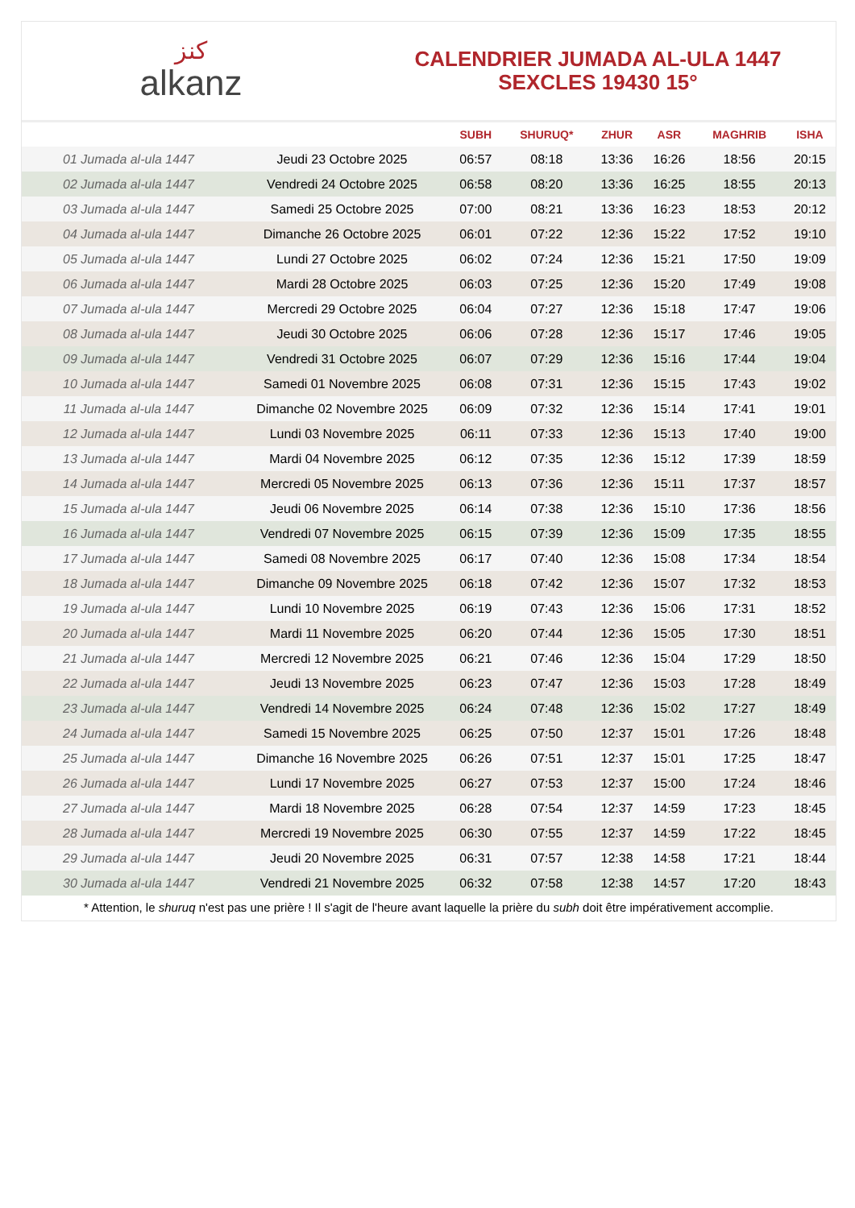ﻛﻨﺰ
alkanz
CALENDRIER JUMADA AL-ULA 1447
SEXCLES 19430 15°
| | | SUBH | SHURUQ* | ZHUR | ASR | MAGHRIB | ISHA |
| --- | --- | --- | --- | --- | --- | --- | --- |
| 01 Jumada al-ula 1447 | Jeudi 23 Octobre 2025 | 06:57 | 08:18 | 13:36 | 16:26 | 18:56 | 20:15 |
| 02 Jumada al-ula 1447 | Vendredi 24 Octobre 2025 | 06:58 | 08:20 | 13:36 | 16:25 | 18:55 | 20:13 |
| 03 Jumada al-ula 1447 | Samedi 25 Octobre 2025 | 07:00 | 08:21 | 13:36 | 16:23 | 18:53 | 20:12 |
| 04 Jumada al-ula 1447 | Dimanche 26 Octobre 2025 | 06:01 | 07:22 | 12:36 | 15:22 | 17:52 | 19:10 |
| 05 Jumada al-ula 1447 | Lundi 27 Octobre 2025 | 06:02 | 07:24 | 12:36 | 15:21 | 17:50 | 19:09 |
| 06 Jumada al-ula 1447 | Mardi 28 Octobre 2025 | 06:03 | 07:25 | 12:36 | 15:20 | 17:49 | 19:08 |
| 07 Jumada al-ula 1447 | Mercredi 29 Octobre 2025 | 06:04 | 07:27 | 12:36 | 15:18 | 17:47 | 19:06 |
| 08 Jumada al-ula 1447 | Jeudi 30 Octobre 2025 | 06:06 | 07:28 | 12:36 | 15:17 | 17:46 | 19:05 |
| 09 Jumada al-ula 1447 | Vendredi 31 Octobre 2025 | 06:07 | 07:29 | 12:36 | 15:16 | 17:44 | 19:04 |
| 10 Jumada al-ula 1447 | Samedi 01 Novembre 2025 | 06:08 | 07:31 | 12:36 | 15:15 | 17:43 | 19:02 |
| 11 Jumada al-ula 1447 | Dimanche 02 Novembre 2025 | 06:09 | 07:32 | 12:36 | 15:14 | 17:41 | 19:01 |
| 12 Jumada al-ula 1447 | Lundi 03 Novembre 2025 | 06:11 | 07:33 | 12:36 | 15:13 | 17:40 | 19:00 |
| 13 Jumada al-ula 1447 | Mardi 04 Novembre 2025 | 06:12 | 07:35 | 12:36 | 15:12 | 17:39 | 18:59 |
| 14 Jumada al-ula 1447 | Mercredi 05 Novembre 2025 | 06:13 | 07:36 | 12:36 | 15:11 | 17:37 | 18:57 |
| 15 Jumada al-ula 1447 | Jeudi 06 Novembre 2025 | 06:14 | 07:38 | 12:36 | 15:10 | 17:36 | 18:56 |
| 16 Jumada al-ula 1447 | Vendredi 07 Novembre 2025 | 06:15 | 07:39 | 12:36 | 15:09 | 17:35 | 18:55 |
| 17 Jumada al-ula 1447 | Samedi 08 Novembre 2025 | 06:17 | 07:40 | 12:36 | 15:08 | 17:34 | 18:54 |
| 18 Jumada al-ula 1447 | Dimanche 09 Novembre 2025 | 06:18 | 07:42 | 12:36 | 15:07 | 17:32 | 18:53 |
| 19 Jumada al-ula 1447 | Lundi 10 Novembre 2025 | 06:19 | 07:43 | 12:36 | 15:06 | 17:31 | 18:52 |
| 20 Jumada al-ula 1447 | Mardi 11 Novembre 2025 | 06:20 | 07:44 | 12:36 | 15:05 | 17:30 | 18:51 |
| 21 Jumada al-ula 1447 | Mercredi 12 Novembre 2025 | 06:21 | 07:46 | 12:36 | 15:04 | 17:29 | 18:50 |
| 22 Jumada al-ula 1447 | Jeudi 13 Novembre 2025 | 06:23 | 07:47 | 12:36 | 15:03 | 17:28 | 18:49 |
| 23 Jumada al-ula 1447 | Vendredi 14 Novembre 2025 | 06:24 | 07:48 | 12:36 | 15:02 | 17:27 | 18:49 |
| 24 Jumada al-ula 1447 | Samedi 15 Novembre 2025 | 06:25 | 07:50 | 12:37 | 15:01 | 17:26 | 18:48 |
| 25 Jumada al-ula 1447 | Dimanche 16 Novembre 2025 | 06:26 | 07:51 | 12:37 | 15:01 | 17:25 | 18:47 |
| 26 Jumada al-ula 1447 | Lundi 17 Novembre 2025 | 06:27 | 07:53 | 12:37 | 15:00 | 17:24 | 18:46 |
| 27 Jumada al-ula 1447 | Mardi 18 Novembre 2025 | 06:28 | 07:54 | 12:37 | 14:59 | 17:23 | 18:45 |
| 28 Jumada al-ula 1447 | Mercredi 19 Novembre 2025 | 06:30 | 07:55 | 12:37 | 14:59 | 17:22 | 18:45 |
| 29 Jumada al-ula 1447 | Jeudi 20 Novembre 2025 | 06:31 | 07:57 | 12:38 | 14:58 | 17:21 | 18:44 |
| 30 Jumada al-ula 1447 | Vendredi 21 Novembre 2025 | 06:32 | 07:58 | 12:38 | 14:57 | 17:20 | 18:43 |
* Attention, le shuruq n'est pas une prière ! Il s'agit de l'heure avant laquelle la prière du subh doit être impérativement accomplie.